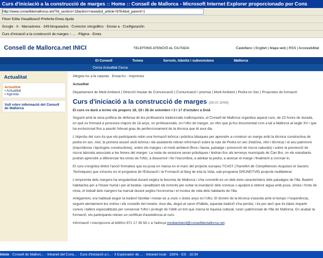Curs d'iniciació a la construcció de marges :: Home :: Consell de Mallorca - Microsoft Internet Explorer proporcionado por Cons
http://www.conselldemallorca.net/?id_section=18action=news&id_article=9764&id_parent=1
Fitxer Edita Visualització Preferits Eines Ajuda
Google · Ir · Marcadores · 249 bloqueados · Corrector ortográfico · Enviar a · Configuración
Curs d'iniciació a la construcció de marges :: ... · Página · Eines
Consell de Mallorca.net INICI TELÈFONS ATENCIÓ AL CIUTADÀ Castellano | English | Mapa web | RSS | Accessibilitat
El Consell Temes Serveis, tràmits i subvencions Mallorca
Cerca Actualitat Cerca
Actualitat
Actualitat
• Actualitat
• Agenda
Vull rebre informació del Consell de Mallorca
Afegeix-ho a la carpeta · Envia-ho · Imprimeix
Actualitat
Departament de Medi Ambient | Direcció Insular de Comunicació | Comunicació i premsa | Medi Ambient | Pedra en Sec | Propostes de formació
Curs d'iniciació a la construcció de marges (29.07.2009)
El curs es durà a terme els propers 18, 19 i 26 de setembre i 3 i 17 d'octubre a Deià
Seguint amb la seva política de defensa de les professions tradicionals mallorquines, el Consell de Mallorca organitza aquest curs, de 23 hores de durada, en què es formarà a persones majors de 16 anys, no professionals, en l'ofici de marger, un ofici que ja fou documentat com a tal a Mallorca al segle XV i que ha evolucionat fins a assolir l'elevat grau de perfeccionament de la tècnica que té avui dia.
L'objectiu del curs és que els participants rebin una formació teòrica i pràctica bàsiques per aprendre a construir un marge amb la tècnica constructiva de pedra en sec. Així, la primera sessió serà teòrica i els assistents rebran informació sobre la ruta de Pedra en sec (història, ofici i tècnica) i el seu patrimoni (importància i tipologies constructives), sobre els marges i el medi ambient (flora i fauna, paisatge i prevenció de riscos naturals) i sobre la prevenció de riscos laborals associats a les feines del marger. La resta de sessions seran pràctiques i tindran lloc als terrenys municipals de Can Boi, on els estudiants podran aprendre a diferenciar les eines de l'ofici, a desxermir i fer l'escombra, a adobar la pedra, a aixecar el marge i finalment a coronar-lo.
El curs s'engloba dintre l'acció formativa que es posa en marxa en el marc del projecte europeu TCAST (Transfert de Compétences Acquises et Savoirs Techniques) que s'inscriu en el programa de l'Educació i la Formació al llarg de tota la Vida, sub-programa GRUNDTVIG projecte multilateral.
L'empremta dels margers ha singularitzat durant segles la fesomia de Mallorca i s'ha convertit en un dels trets característics dels paisatges de l'illa. Bastint habitacles per a l'ésser humà i per al bestiar, canalitzant els torrents per evitar la inundació dels conreus o ajudant a obtenir aigua amb pous, sínies i fonts de mina, el treball dels margers ha marcat durant segles l'economia i el modus de vida dels habitants de l'illa.
Antigament, era habitual seguir la tradició familiar i iniciar-se a onze o dotze anys en l'ofici. El domini de la tècnica s'assolia amb el temps i l'experiència, seguint atentament les ordres i els consells del mestre. Avui dia, degut al canvi d'hàbits, aquesta tradició s'ha perdut, i és per això que és bàsic impartir cursos i tallers especialitzats per conservar l'ofici i protegir de l'oblit un tret que marca la riquesa cultural, rural i patrimonial de l'illa de Mallorca. En acabar la formació, els participants rebran un certificat d'assistència al curs.
Informació i inscripcions al telèfon 971 17 36 50 o a l'adreça mediambient@conselldemallorca.net.
Inicio · Consell de Mallorc... · Intranet del Cons... · Curs d'iniciació a l... · 3 Explorador de ... · Intranet local · 100% · ES · 10:34